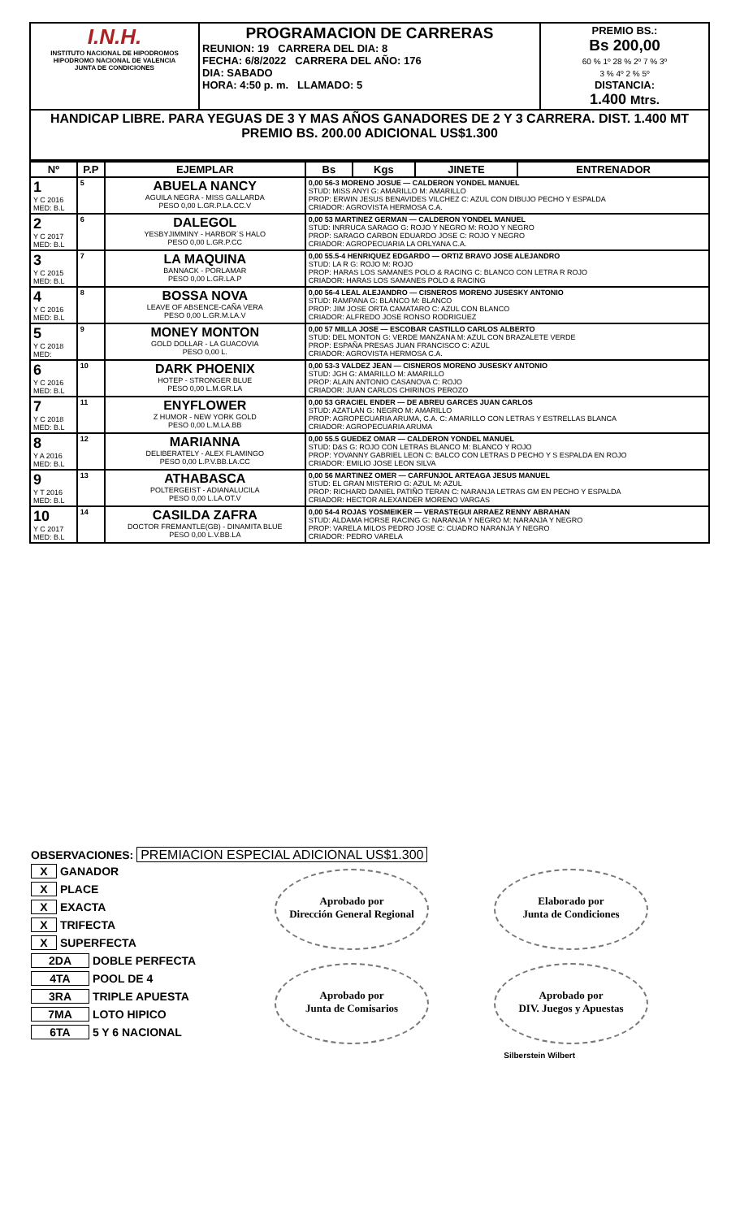| I.N.H. INSTITUTO NACIONAL DE HIPODROMOS HIPODROMO NACIONAL DE VALENCIA JUNTA DE CONDICIONES | PROGRAMACION DE CARRERAS REUNION: 19 CARRERA DEL DIA: 8 FECHA: 6/8/2022 CARRERA DEL AÑO: 176 DIA: SABADO HORA: 4:50 p. m. LLAMADO: 5 | PREMIO BS.: Bs 200,00 60 % 1º 28 % 2º 7 % 3º 3 % 4º 2 % 5º DISTANCIA: 1.400 Mtrs. |
| HANDICAP LIBRE. PARA YEGUAS DE 3 Y MAS AÑOS GANADORES DE 2 Y 3 CARRERA. DIST. 1.400 MT PREMIO BS. 200.00 ADICIONAL US$1.300 | | |
| Nº | P.P | EJEMPLAR | Bs | Kgs | JINETE | ENTRENADOR |
| --- | --- | --- | --- | --- | --- | --- |
| 1 Y C 2016 MED: B.L | 5 | ABUELA NANCY AGUILA NEGRA - MISS GALLARDA PESO 0,00 L.GR.P.LA.CC.V | 0,00 56-3 MORENO JOSUE — CALDERON YONDEL MANUEL STUD: MISS ANYI G: AMARILLO M: AMARILLO PROP: ERWIN JESUS BENAVIDES VILCHEZ C: AZUL CON DIBUJO PECHO Y ESPALDA CRIADOR: AGROVISTA HERMOSA C.A. | | | |
| 2 Y C 2017 MED: B.L | 6 | DALEGOL YESBYJIMMINY - HARBOR´S HALO PESO 0,00 L.GR.P.CC | 0,00 53 MARTINEZ GERMAN — CALDERON YONDEL MANUEL STUD: INRRUCA SARAGO G: ROJO Y NEGRO M: ROJO Y NEGRO PROP: SARAGO CARBON EDUARDO JOSE C: ROJO Y NEGRO CRIADOR: AGROPECUARIA LA ORLYANA C.A. | | | |
| 3 Y C 2015 MED: B.L | 7 | LA MAQUINA BANNACK - PORLAMAR PESO 0,00 L.GR.LA.P | 0,00 55.5-4 HENRIQUEZ EDGARDO — ORTIZ BRAVO JOSE ALEJANDRO STUD: LA R G: ROJO M: ROJO PROP: HARAS LOS SAMANES POLO & RACING C: BLANCO CON LETRA R ROJO CRIADOR: HARAS LOS SAMANES POLO & RACING | | | |
| 4 Y C 2016 MED: B.L | 8 | BOSSA NOVA LEAVE OF ABSENCE-CAÑA VERA PESO 0,00 L.GR.M.LA.V | 0,00 56-4 LEAL ALEJANDRO — CISNEROS MORENO JUSESKY ANTONIO STUD: RAMPANA G: BLANCO M: BLANCO PROP: JIM JOSE ORTA CAMATARO C: AZUL CON BLANCO CRIADOR: ALFREDO JOSE RONSO RODRIGUEZ | | | |
| 5 Y C 2018 MED: | 9 | MONEY MONTON GOLD DOLLAR - LA GUACOVIA PESO 0,00 L. | 0,00 57 MILLA JOSE — ESCOBAR CASTILLO CARLOS ALBERTO STUD: DEL MONTON G: VERDE MANZANA M: AZUL CON BRAZALETE VERDE PROP: ESPAÑA PRESAS JUAN FRANCISCO C: AZUL CRIADOR: AGROVISTA HERMOSA C.A. | | | |
| 6 Y C 2016 MED: B.L | 10 | DARK PHOENIX HOTEP - STRONGER BLUE PESO 0,00 L.M.GR.LA | 0,00 53-3 VALDEZ JEAN — CISNEROS MORENO JUSESKY ANTONIO STUD: JGH G: AMARILLO M: AMARILLO PROP: ALAIN ANTONIO CASANOVA C: ROJO CRIADOR: JUAN CARLOS CHIRINOS PEROZO | | | |
| 7 Y C 2018 MED: B.L | 11 | ENYFLOWER Z HUMOR - NEW YORK GOLD PESO 0,00 L.M.LA.BB | 0,00 53 GRACIEL ENDER — DE ABREU GARCES JUAN CARLOS STUD: AZATLAN G: NEGRO M: AMARILLO PROP: AGROPECUARIA ARUMA, C.A. C: AMARILLO CON LETRAS Y ESTRELLAS BLANCA CRIADOR: AGROPECUARIA ARUMA | | | |
| 8 Y A 2016 MED: B.L | 12 | MARIANNA DELIBERATELY - ALEX FLAMINGO PESO 0,00 L.P.V.BB.LA.CC | 0,00 55.5 GUEDEZ OMAR — CALDERON YONDEL MANUEL STUD: D&S G: ROJO CON LETRAS BLANCO M: BLANCO Y ROJO PROP: YOVANNY GABRIEL LEON C: BALCO CON LETRAS D PECHO Y S ESPALDA EN ROJO CRIADOR: EMILIO JOSE LEON SILVA | | | |
| 9 Y T 2016 MED: B.L | 13 | ATHABASCA POLTERGEIST - ADIANALUCILA PESO 0,00 L.LA.OT.V | 0,00 56 MARTINEZ OMER — CARFUNJOL ARTEAGA JESUS MANUEL STUD: EL GRAN MISTERIO G: AZUL M: AZUL PROP: RICHARD DANIEL PATIÑO TERAN C: NARANJA LETRAS GM EN PECHO Y ESPALDA CRIADOR: HECTOR ALEXANDER MORENO VARGAS | | | |
| 10 Y C 2017 MED: B.L | 14 | CASILDA ZAFRA DOCTOR FREMANTLE(GB) - DINAMITA BLUE PESO 0,00 L.V.BB.LA | 0,00 54-4 ROJAS YOSMEIKER — VERASTEGUI ARRAEZ RENNY ABRAHAN STUD: ALDAMA HORSE RACING G: NARANJA Y NEGRO M: NARANJA Y NEGRO PROP: VARELA MILOS PEDRO JOSE C: CUADRO NARANJA Y NEGRO CRIADOR: PEDRO VARELA | | | |
OBSERVACIONES: PREMIACION ESPECIAL ADICIONAL US$1.300
X GANADOR
X PLACE
X EXACTA
X TRIFECTA
X SUPERFECTA
2DA DOBLE PERFECTA
4TA POOL DE 4
3RA TRIPLE APUESTA
7MA LOTO HIPICO
6TA 5 Y 6 NACIONAL
Aprobado por
Dirección General Regional
Elaborado por
Junta de Condiciones
Aprobado por
Junta de Comisarios
Aprobado por
DIV. Juegos y Apuestas
Silberstein Wilbert